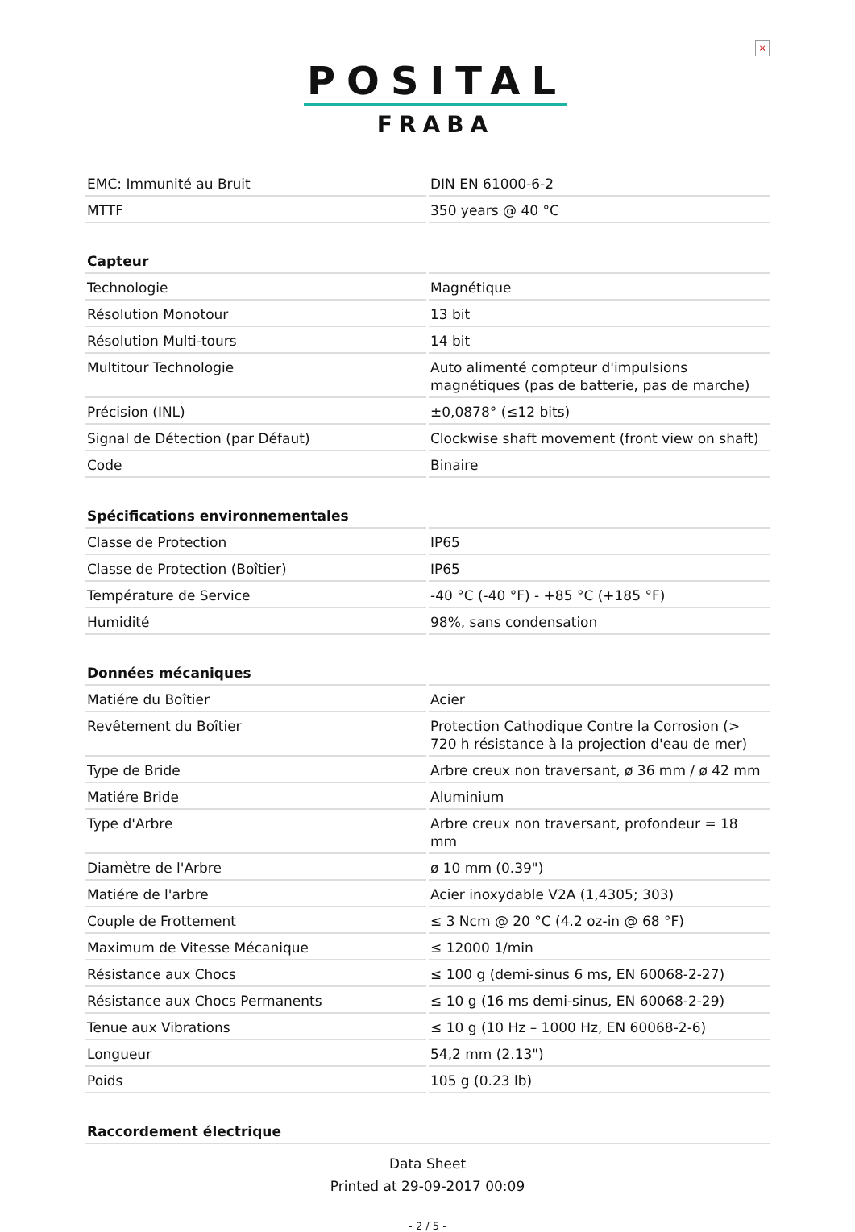×
POSITAL
FRABA
| EMC: Immunité au Bruit | DIN EN 61000-6-2 |
| MTTF | 350 years @ 40 °C |
| Capteur | |
| Technologie | Magnétique |
| Résolution Monotour | 13 bit |
| Résolution Multi-tours | 14 bit |
| Multitour Technologie | Auto alimenté compteur d'impulsions magnétiques (pas de batterie, pas de marche) |
| Précision (INL) | ±0,0878° (≤12 bits) |
| Signal de Détection (par Défaut) | Clockwise shaft movement (front view on shaft) |
| Code | Binaire |
| Spécifications environnementales | |
| Classe de Protection | IP65 |
| Classe de Protection (Boîtier) | IP65 |
| Température de Service | -40 °C (-40 °F) - +85 °C (+185 °F) |
| Humidité | 98%, sans condensation |
| Données mécaniques | |
| Matiére du Boîtier | Acier |
| Revêtement du Boîtier | Protection Cathodique Contre la Corrosion (> 720 h résistance à la projection d'eau de mer) |
| Type de Bride | Arbre creux non traversant, ø 36 mm / ø 42 mm |
| Matiére Bride | Aluminium |
| Type d'Arbre | Arbre creux non traversant, profondeur = 18 mm |
| Diamètre de l'Arbre | ø 10 mm (0.39") |
| Matiére de l'arbre | Acier inoxydable V2A (1,4305; 303) |
| Couple de Frottement | ≤ 3 Ncm @ 20 °C (4.2 oz-in @ 68 °F) |
| Maximum de Vitesse Mécanique | ≤ 12000 1/min |
| Résistance aux Chocs | ≤ 100 g (demi-sinus 6 ms, EN 60068-2-27) |
| Résistance aux Chocs Permanents | ≤ 10 g (16 ms demi-sinus, EN 60068-2-29) |
| Tenue aux Vibrations | ≤ 10 g (10 Hz – 1000 Hz, EN 60068-2-6) |
| Longueur | 54,2 mm (2.13") |
| Poids | 105 g (0.23 lb) |
| Raccordement électrique | |
Data Sheet
Printed at 29-09-2017 00:09
- 2 / 5 -